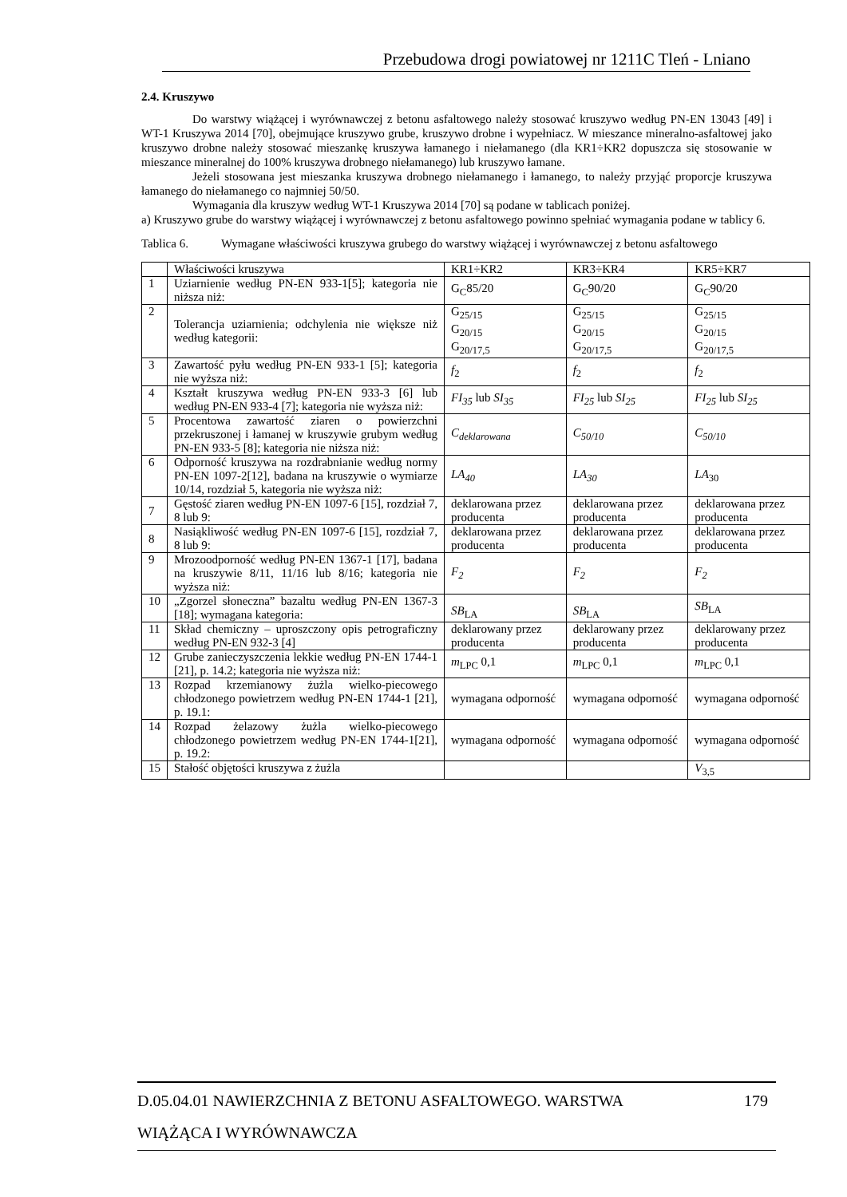Przebudowa drogi powiatowej nr 1211C Tleń - Lniano
2.4. Kruszywo
Do warstwy wiążącej i wyrównawczej z betonu asfaltowego należy stosować kruszywo według PN-EN 13043 [49] i WT-1 Kruszywa 2014 [70], obejmujące kruszywo grube, kruszywo drobne i wypełniacz. W mieszance mineralno-asfaltowej jako kruszywo drobne należy stosować mieszankę kruszywa łamanego i niełamanego (dla KR1÷KR2 dopuszcza się stosowanie w mieszance mineralnej do 100% kruszywa drobnego niełamanego) lub kruszywo łamane.
Jeżeli stosowana jest mieszanka kruszywa drobnego niełamanego i łamanego, to należy przyjąć proporcje kruszywa łamanego do niełamanego co najmniej 50/50.
Wymagania dla kruszyw według WT-1 Kruszywa 2014 [70] są podane w tablicach poniżej.
a) Kruszywo grube do warstwy wiążącej i wyrównawczej z betonu asfaltowego powinno spełniać wymagania podane w tablicy 6.
Tablica 6. Wymagane właściwości kruszywa grubego do warstwy wiążącej i wyrównawczej z betonu asfaltowego
| | Właściwości kruszywa | KR1÷KR2 | KR3÷KR4 | KR5÷KR7 |
| 1 | Uziarnienie według PN-EN 933-1[5]; kategoria nie niższa niż: | G<sub>C</sub>85/20 | G<sub>C</sub>90/20 | G<sub>C</sub>90/20 |
| 2 | Tolerancja uziarnienia; odchylenia nie większe niż według kategorii: | G<sub>25/15</sub> G<sub>20/15</sub> G<sub>20/17,5</sub> | G<sub>25/15</sub> G<sub>20/15</sub> G<sub>20/17,5</sub> | G<sub>25/15</sub> G<sub>20/15</sub> G<sub>20/17,5</sub> |
| 3 | Zawartość pyłu według PN-EN 933-1 [5]; kategoria nie wyższa niż: | f<sub>2</sub> | f<sub>2</sub> | f<sub>2</sub> |
| 4 | Kształt kruszywa według PN-EN 933-3 [6] lub według PN-EN 933-4 [7]; kategoria nie wyższa niż: | FI<sub>35</sub> lub SI<sub>35</sub> | FI<sub>25</sub> lub SI<sub>25</sub> | FI<sub>25</sub> lub SI<sub>25</sub> |
| 5 | Procentowa zawartość ziaren o powierzchni przekruszonej i łamanej w kruszywie grubym według PN-EN 933-5 [8]; kategoria nie niższa niż: | C<sub>deklarowana</sub> | C<sub>50/10</sub> | C<sub>50/10</sub> |
| 6 | Odporność kruszywa na rozdrabnianie według normy PN-EN 1097-2[12], badana na kruszywie o wymiarze 10/14, rozdział 5, kategoria nie wyższa niż: | LA<sub>40</sub> | LA<sub>30</sub> | LA<sub>30</sub> |
| 7 | Gęstość ziaren według PN-EN 1097-6 [15], rozdział 7, 8 lub 9: | deklarowana przez producenta | deklarowana przez producenta | deklarowana przez producenta |
| 8 | Nasiąkliwość według PN-EN 1097-6 [15], rozdział 7, 8 lub 9: | deklarowana przez producenta | deklarowana przez producenta | deklarowana przez producenta |
| 9 | Mrozoodporność według PN-EN 1367-1 [17], badana na kruszywie 8/11, 11/16 lub 8/16; kategoria nie wyższa niż: | F<sub>2</sub> | F<sub>2</sub> | F<sub>2</sub> |
| 10 | „Zgorzel słoneczna” bazaltu według PN-EN 1367-3 [18]; wymagana kategoria: | SB<sub>LA</sub> | SB<sub>LA</sub> | SB<sub>LA</sub> |
| 11 | Skład chemiczny – uproszczony opis petrograficzny według PN-EN 932-3 [4] | deklarowany przez producenta | deklarowany przez producenta | deklarowany przez producenta |
| 12 | Grube zanieczyszczenia lekkie według PN-EN 1744-1 [21], p. 14.2; kategoria nie wyższa niż: | m<sub>LPC</sub> 0,1 | m<sub>LPC</sub> 0,1 | m<sub>LPC</sub> 0,1 |
| 13 | Rozpad krzemianowy żużla wielko-piecowego chłodzonego powietrzem według PN-EN 1744-1 [21], p. 19.1: | wymagana odporność | wymagana odporność | wymagana odporność |
| 14 | Rozpad żelazowy żużla wielko-piecowego chłodzonego powietrzem według PN-EN 1744-1[21], p. 19.2: | wymagana odporność | wymagana odporność | wymagana odporność |
| 15 | Stałość objętości kruszywa z żużla | | | V<sub>3,5</sub> |
D.05.04.01 NAWIERZCHNIA Z BETONU ASFALTOWEGO. WARSTWA 179
WIĄŻĄCA I WYRÓWNAWCZA